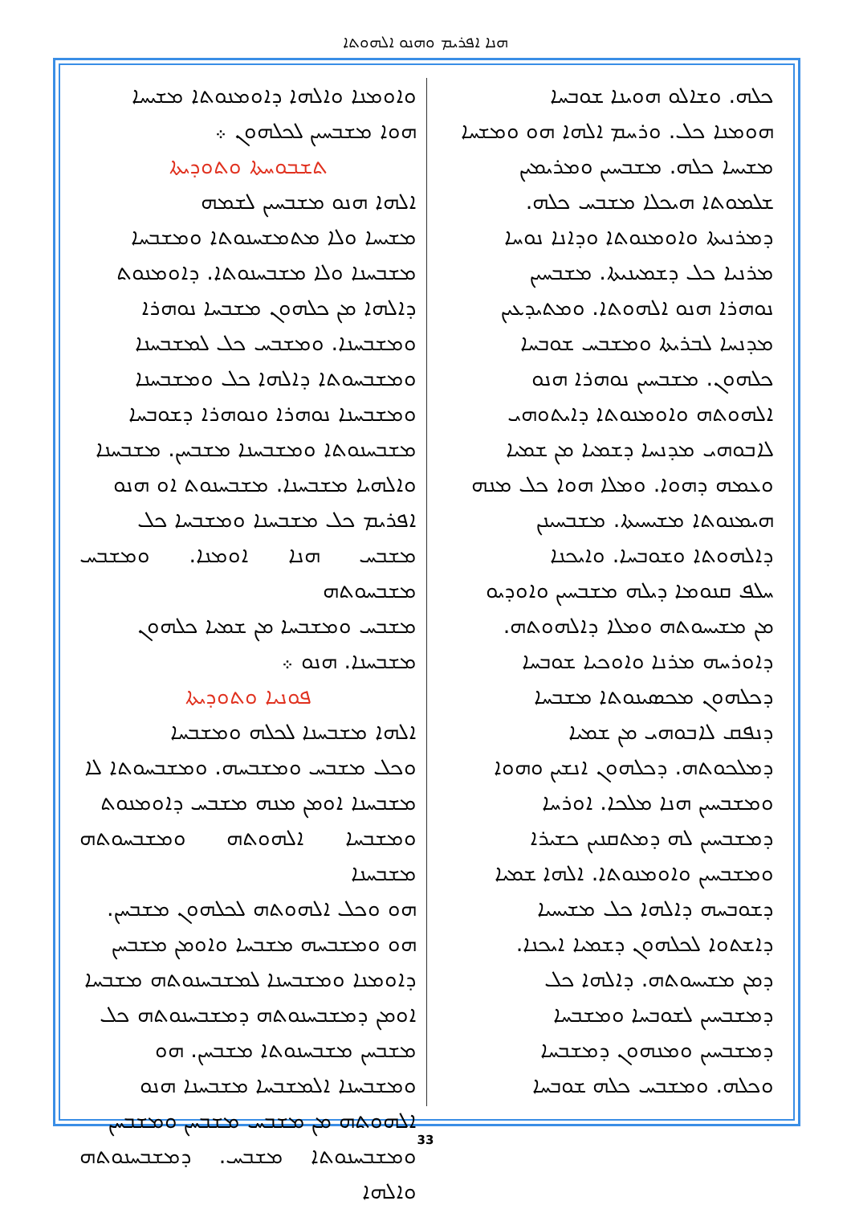ܗܢܐ ܐܦܪܝܡ ܘܗܢܘ ܐܠܗܘܬܐ
ܟܠܗ. ܘܫܐܠܘ ܗܘܝܢܐ ܫܘܒܚܐ
ܗܘܡܢܐ ܟܠ. ܘܪܚܡ ܐܠܗܐ ܗܘ ܘܡܫܚܐ
ܡܫܝܚܐ ܟܠܗ. ܡܫܒܚܝܢ ܘܡܪܝܡܝܢ
ܫܠܡܘܬܐ ܗܝܟܠܐ ܡܫܒܚ ܟܠܗ.
ܕܡܪܢܝܬܐ ܘܐܘܡܢܘܬܐ ܘܕܐܢܐ ܢܘܚܐ
ܡܪܢܝܐ ܟܠ ܕܫܡܝܢܝܬܐ. ܡܫܒܚܝܢ
ܢܘܗܪܐ ܗܢܘ ܐܠܗܘܬܐ. ܘܡܬܝܕܥܝܢ
ܡܕܢܚܐ ܠܒܪܝܬܐ ܘܡܫܒܚ ܫܘܒܚܐ
ܟܠܗܘܢ. ܡܫܒܚܝܢ ܢܘܗܪܐ ܗܢܘ
ܐܠܗܘܬܗ ܘܐܘܡܢܘܬܐ ܕܐܝܬܘܗܝ
ܠܐܒܘܗܝ ܡܕܢܚܐ ܕܫܡܝܐ ܡܢ ܫܡܝܐ
ܘܥܡܗ ܕܗܘܐ. ܘܡܠܐ ܗܘܐ ܟܠ ܡܢܗ
ܗܝܡܢܘܬܐ ܡܫܝܚܝܬܐ. ܡܫܒܚܝܢܢ
ܕܐܠܗܘܬܐ ܘܫܘܒܚܐ. ܘܐܝܟܢܐ
ܚܠܦ ܩܢܘܡܐ ܕܝܠܗ ܡܫܒܚܝܢ ܘܐܘܕܝܘ
ܡܢ ܡܫܝܚܘܬܗ ܘܡܠܐ ܕܐܠܗܘܬܗ.
ܕܐܘܪܚܗ ܡܪܢܐ ܘܐܘܟܝܐ ܫܘܒܚܐ
ܕܟܠܗܘܢ ܡܟܣܝܢܘܬܐ ܡܫܒܚܐ
ܕܢܦܩ ܠܐܒܘܗܝ ܡܢ ܫܡܝܐ
ܕܡܠܟܘܬܗ. ܕܟܠܗܘܢ ܐܢܫܝܢ ܘܗܘܐ
ܘܡܫܒܚܝܢ ܗܢܐ ܡܠܟܐ. ܐܘܪܚܐ
ܕܡܫܒܚܝܢ ܠܗ ܕܡܬܩܢܝܢ ܟܫܝܪܐ
ܘܡܫܒܚܝܢ ܘܐܘܡܢܘܬܐ. ܐܠܗܐ ܫܡܝܐ
ܕܫܘܒܚܗ ܕܐܠܗܐ ܟܠ ܡܫܝܚܝܐ
ܕܐܫܬܘܐ ܠܟܠܗܘܢ ܕܫܡܝܐ ܐܝܟܢܐ.
ܕܡܢ ܡܫܝܚܘܬܗ. ܕܐܠܗܐ ܟܠ
ܕܡܫܒܚܝܢ ܠܫܘܒܚܐ ܘܡܫܒܚܐ
ܕܡܫܒܚܝܢ ܘܡܢܗܘܢ ܕܡܫܒܚܐ
ܘܟܠܗ. ܘܡܫܒܚ ܟܠܗ ܫܘܒܚܐ
ܘܐܘܡܢܐ ܘܐܠܗܐ ܕܐܘܡܢܘܬܐ ܡܫܝܚܐ
ܗܘܐ ܡܫܒܚܝܢ ܠܟܠܗܘܢ ܀
ܬܫܒܘܚܬܐ ܘܬܘܕܝܬܐ
ܐܠܗܐ ܗܢܘ ܡܫܒܚܝܢ ܠܫܡܗ
ܡܫܝܚܐ ܘܠܐ ܡܬܡܫܚܢܘܬܐ ܘܡܫܒܚܐ
ܡܫܒܚܢܐ ܘܠܐ ܡܫܒܚܢܘܬܐ. ܕܐܘܡܢܘܬ
ܕܐܠܗܐ ܡܢ ܟܠܗܘܢ ܡܫܒܚܐ ܢܘܗܪܐ
ܘܡܫܒܚܢܐ. ܘܡܫܒܚ ܟܠ ܠܡܫܒܚܢܐ
ܘܡܫܒܚܘܬܐ ܕܐܠܗܐ ܟܠ ܘܡܫܒܚܢܐ
ܘܡܫܒܚܢܐ ܢܘܗܪܐ ܘܢܘܗܪܐ ܕܫܘܒܚܐ
ܡܫܒܚܢܘܬܐ ܘܡܫܒܚܢܐ ܡܫܒܚܢ. ܡܫܒܚܢܐ
ܘܐܠܗܝܐ ܡܫܒܚܢܐ. ܡܫܒܚܢܘܬ ܐܘ ܗܢܘ
ܐܦܪܝܡ ܟܠ ܡܫܒܚܢܐ ܘܡܫܒܚܐ ܟܠ
ܡܫܒܚ ܗܢܐ ܐܘܡܢܐ. ܘܡܫܒܚ ܡܫܒܚܘܬܗ
ܡܫܒܚ ܘܡܫܒܚܐ ܡܢ ܫܡܝܐ ܟܠܗܘܢ
ܡܫܒܚܢܐ. ܗܢܘ ܀
ܦܘܢܝܐ ܘܬܘܕܝܬܐ
ܐܠܗܐ ܡܫܒܚܢܐ ܠܟܠܗ ܘܡܫܒܚܐ
ܘܟܠ ܡܫܒܚ ܘܡܫܒܚܗ. ܘܡܫܒܚܘܬܐ ܠܐ
ܡܫܒܚܢܐ ܐܘܡܢ ܡܢܗ ܡܫܒܚ ܕܐܘܡܢܘܬ
ܘܡܫܒܚܐ ܐܠܗܘܬܗ ܘܡܫܒܚܘܬܗ ܡܫܒܚܢܐ
ܗܘ ܘܟܠ ܐܠܗܘܬܗ ܠܟܠܗܘܢ ܡܫܒܚܢ.
ܗܘ ܘܡܫܒܚܗ ܡܫܒܚܐ ܘܐܘܡܢ ܡܫܒܚܢ
ܕܐܘܡܢܐ ܘܡܫܒܚܢܐ ܠܡܫܒܚܢܘܬܗ ܡܫܒܚܐ
ܐܘܡܢ ܕܡܫܒܚܢܘܬܗ ܕܡܫܒܚܢܘܬܗ ܟܠ
ܡܫܒܚܢ ܡܫܒܚܢܘܬܐ ܡܫܒܚܢ. ܗܘ
ܘܡܫܒܚܢܐ ܐܠܡܫܒܚܐ ܡܫܒܚܢܐ ܗܢܘ
ܐܠܗܘܬܗ ܡܢ ܡܫܒܚ ܡܫܒܚܢ ܘܡܫܒܚܢ
ܘܡܫܒܚܢܘܬܐ ܡܫܒܚ. ܕܡܫܒܚܢܘܬܗ ܘܐܠܗܐ
33